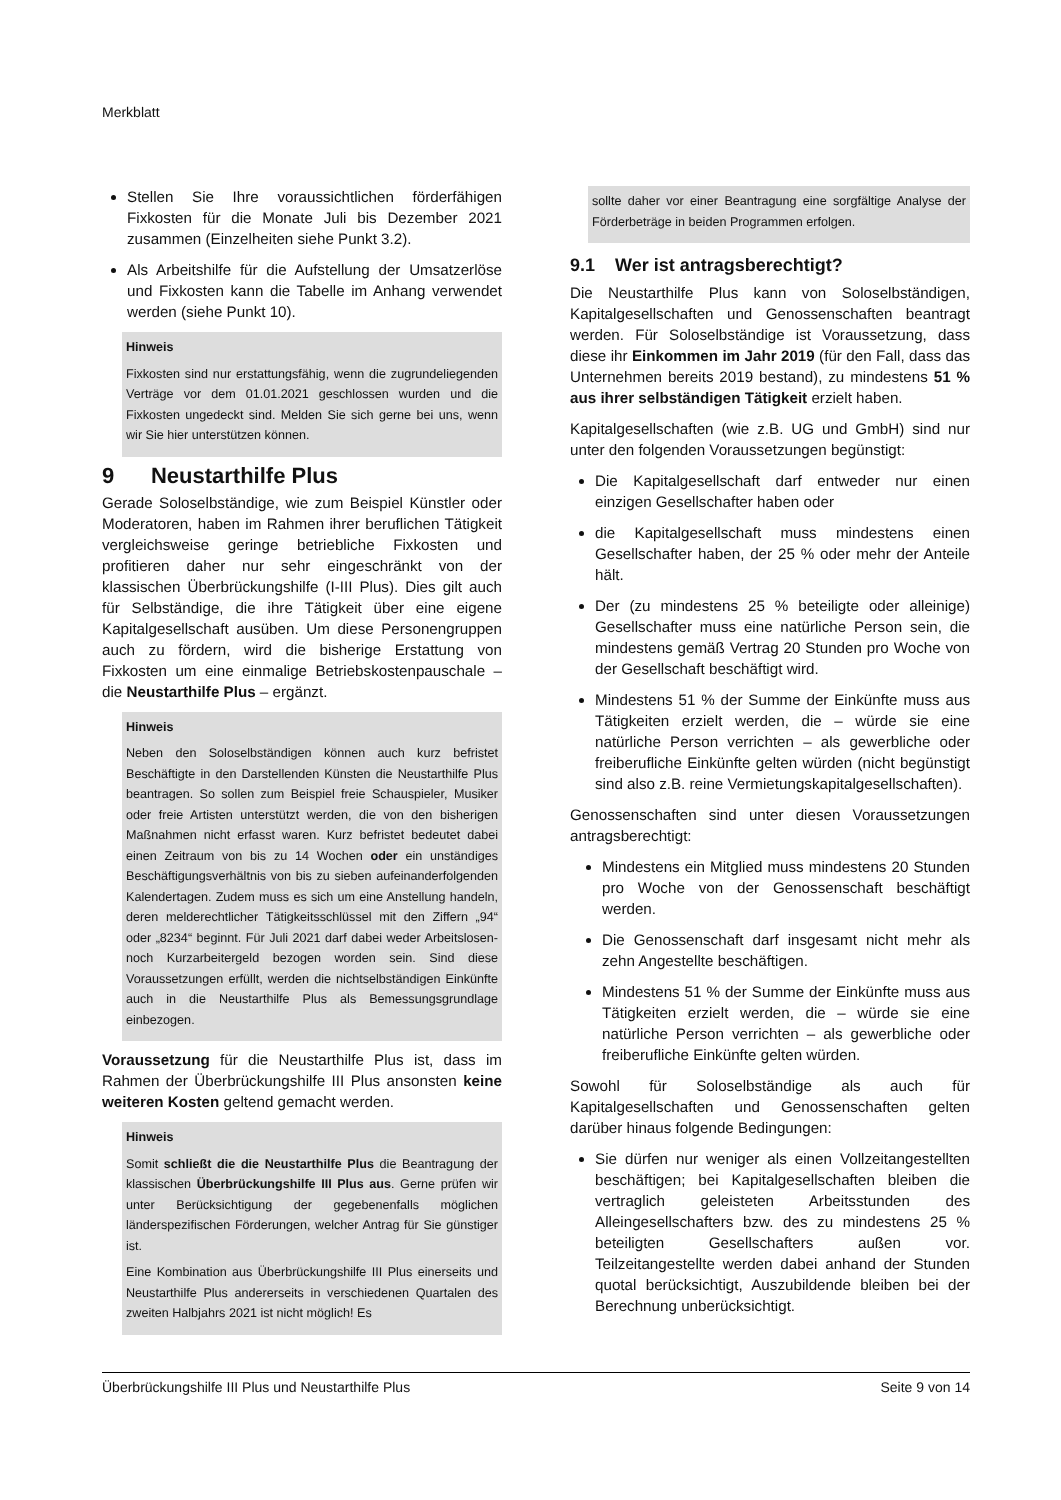Merkblatt
Stellen Sie Ihre voraussichtlichen förderfähigen Fixkosten für die Monate Juli bis Dezember 2021 zusammen (Einzelheiten siehe Punkt 3.2).
Als Arbeitshilfe für die Aufstellung der Umsatzerlöse und Fixkosten kann die Tabelle im Anhang verwendet werden (siehe Punkt 10).
Hinweis
Fixkosten sind nur erstattungsfähig, wenn die zugrundeliegenden Verträge vor dem 01.01.2021 geschlossen wurden und die Fixkosten ungedeckt sind. Melden Sie sich gerne bei uns, wenn wir Sie hier unterstützen können.
9 Neustarthilfe Plus
Gerade Soloselbständige, wie zum Beispiel Künstler oder Moderatoren, haben im Rahmen ihrer beruflichen Tätigkeit vergleichsweise geringe betriebliche Fixkosten und profitieren daher nur sehr eingeschränkt von der klassischen Überbrückungshilfe (I-III Plus). Dies gilt auch für Selbständige, die ihre Tätigkeit über eine eigene Kapitalgesellschaft ausüben. Um diese Personengruppen auch zu fördern, wird die bisherige Erstattung von Fixkosten um eine einmalige Betriebskostenpauschale – die Neustarthilfe Plus – ergänzt.
Hinweis
Neben den Soloselbständigen können auch kurz befristet Beschäftigte in den Darstellenden Künsten die Neustarthilfe Plus beantragen. So sollen zum Beispiel freie Schauspieler, Musiker oder freie Artisten unterstützt werden, die von den bisherigen Maßnahmen nicht erfasst waren. Kurz befristet bedeutet dabei einen Zeitraum von bis zu 14 Wochen oder ein unständiges Beschäftigungsverhältnis von bis zu sieben aufeinanderfolgenden Kalendertagen. Zudem muss es sich um eine Anstellung handeln, deren melderechtlicher Tätigkeitsschlüssel mit den Ziffern „94“ oder „8234“ beginnt. Für Juli 2021 darf dabei weder Arbeitslosen- noch Kurzarbeitergeld bezogen worden sein. Sind diese Voraussetzungen erfüllt, werden die nichtselbständigen Einkünfte auch in die Neustarthilfe Plus als Bemessungsgrundlage einbezogen.
Voraussetzung für die Neustarthilfe Plus ist, dass im Rahmen der Überbrückungshilfe III Plus ansonsten keine weiteren Kosten geltend gemacht werden.
Hinweis
Somit schließt die die Neustarthilfe Plus die Beantragung der klassischen Überbrückungshilfe III Plus aus. Gerne prüfen wir unter Berücksichtigung der gegebenenfalls möglichen länderspezifischen Förderungen, welcher Antrag für Sie günstiger ist.
Eine Kombination aus Überbrückungshilfe III Plus einerseits und Neustarthilfe Plus andererseits in verschiedenen Quartalen des zweiten Halbjahrs 2021 ist nicht möglich! Es
sollte daher vor einer Beantragung eine sorgfältige Analyse der Förderbeträge in beiden Programmen erfolgen.
9.1 Wer ist antragsberechtigt?
Die Neustarthilfe Plus kann von Soloselbständigen, Kapitalgesellschaften und Genossenschaften beantragt werden. Für Soloselbständige ist Voraussetzung, dass diese ihr Einkommen im Jahr 2019 (für den Fall, dass das Unternehmen bereits 2019 bestand), zu mindestens 51 % aus ihrer selbständigen Tätigkeit erzielt haben.
Kapitalgesellschaften (wie z.B. UG und GmbH) sind nur unter den folgenden Voraussetzungen begünstigt:
Die Kapitalgesellschaft darf entweder nur einen einzigen Gesellschafter haben oder
die Kapitalgesellschaft muss mindestens einen Gesellschafter haben, der 25 % oder mehr der Anteile hält.
Der (zu mindestens 25 % beteiligte oder alleinige) Gesellschafter muss eine natürliche Person sein, die mindestens gemäß Vertrag 20 Stunden pro Woche von der Gesellschaft beschäftigt wird.
Mindestens 51 % der Summe der Einkünfte muss aus Tätigkeiten erzielt werden, die – würde sie eine natürliche Person verrichten – als gewerbliche oder freiberufliche Einkünfte gelten würden (nicht begünstigt sind also z.B. reine Vermietungskapitalgesellschaften).
Genossenschaften sind unter diesen Voraussetzungen antragsberechtigt:
Mindestens ein Mitglied muss mindestens 20 Stunden pro Woche von der Genossenschaft beschäftigt werden.
Die Genossenschaft darf insgesamt nicht mehr als zehn Angestellte beschäftigen.
Mindestens 51 % der Summe der Einkünfte muss aus Tätigkeiten erzielt werden, die – würde sie eine natürliche Person verrichten – als gewerbliche oder freiberufliche Einkünfte gelten würden.
Sowohl für Soloselbständige als auch für Kapitalgesellschaften und Genossenschaften gelten darüber hinaus folgende Bedingungen:
Sie dürfen nur weniger als einen Vollzeitangestellten beschäftigen; bei Kapitalgesellschaften bleiben die vertraglich geleisteten Arbeitsstunden des Alleingesellschafters bzw. des zu mindestens 25 % beteiligten Gesellschafters außen vor. Teilzeitangestellte werden dabei anhand der Stunden quotal berücksichtigt, Auszubildende bleiben bei der Berechnung unberücksichtigt.
Überbrückungshilfe III Plus und Neustarthilfe Plus Seite 9 von 14